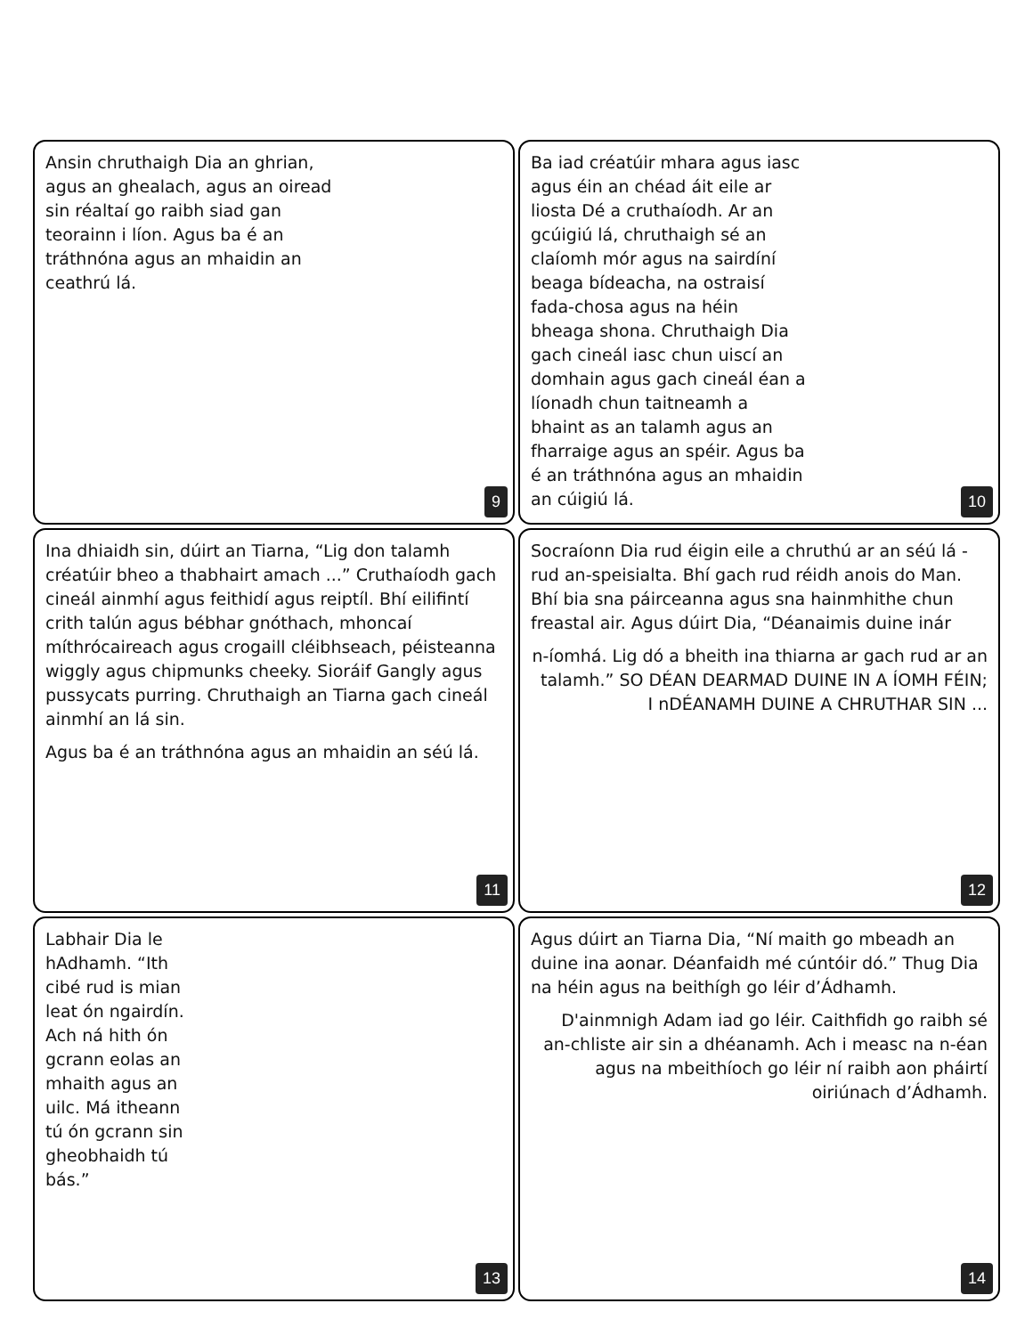Ansin chruthaigh Dia an ghrian, agus an ghealach, agus an oiread sin réaltaí go raibh siad gan teorainn i líon. Agus ba é an tráthnóna agus an mhaidin an ceathrú lá.
9
Ba iad créatúir mhara agus iasc agus éin an chéad áit eile ar liosta Dé a cruthaíodh. Ar an gcúigiú lá, chruthaigh sé an claíomh mór agus na sairdíní beaga bídeacha, na ostraisí fada-chosa agus na héin bheaga shona. Chruthaigh Dia gach cineál iasc chun uiscí an domhain agus gach cineál éan a líonadh chun taitneamh a bhaint as an talamh agus an fharraige agus an spéir. Agus ba é an tráthnóna agus an mhaidin an cúigiú lá.
10
Ina dhiaidh sin, dúirt an Tiarna, “Lig don talamh créatúir bheo a thabhairt amach ...” Cruthaíodh gach cineál ainmhí agus feithidí agus reiptíl. Bhí eilifintí crith talún agus bébhar gnóthach, mhoncaí míthrócaireach agus crogaill cléibhseach, péisteanna wiggly agus chipmunks cheeky. Sioráif Gangly agus pussycats purring. Chruthaigh an Tiarna gach cineál ainmhí an lá sin.
Agus ba é an tráthnóna agus an mhaidin an séú lá.
11
Socraíonn Dia rud éigin eile a chruthú ar an séú lá - rud an-speisialta. Bhí gach rud réidh anois do Man. Bhí bia sna páirceanna agus sna hainmhithe chun freastal air. Agus dúirt Dia, “Déanaimis duine inár
n-íomhá. Lig dó a bheith ina thiarna ar gach rud ar an talamh.” SO DÉAN DEARMAD DUINE IN A ÍOMH FÉIN; I nDÉANAMH DUINE A CHRUTHAR SIN ...
12
Labhair Dia le hAdhamh. “Ith cibé rud is mian leat ón ngairdín. Ach ná hith ón gcrann eolas an mhaith agus an uilc. Má itheann tú ón gcrann sin gheobhaidh tú bás.”
13
Agus dúirt an Tiarna Dia, “Ní maith go mbeadh an duine ina aonar. Déanfaidh mé cúntóir dó.” Thug Dia na héin agus na beithígh go léir d’Ádhamh.
D'ainmnigh Adam iad go léir. Caithfidh go raibh sé an-chliste air sin a dhéanamh. Ach i measc na n-éan agus na mbeithíoch go léir ní raibh aon pháirtí oiriúnach d’Ádhamh.
14